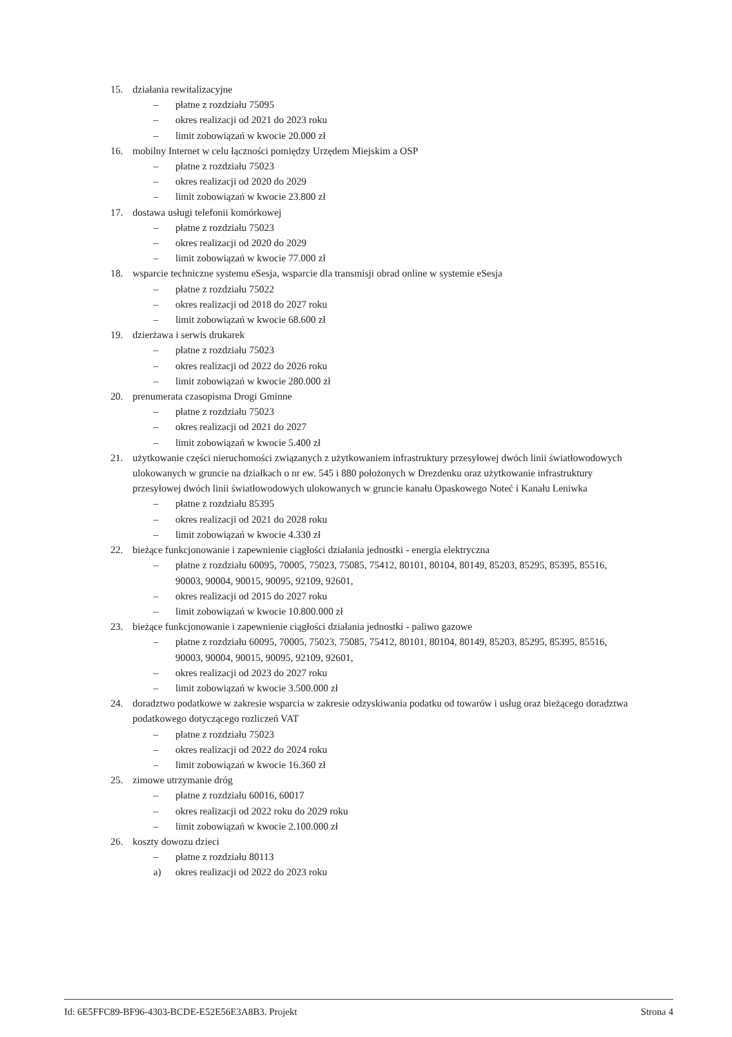15. działania rewitalizacyjne
– płatne z rozdziału 75095
– okres realizacji od 2021 do 2023 roku
– limit zobowiązań w kwocie 20.000 zł
16. mobilny Internet w celu łączności pomiędzy Urzędem Miejskim a OSP
– płatne z rozdziału 75023
– okres realizacji od 2020 do 2029
– limit zobowiązań w kwocie 23.800 zł
17. dostawa usługi telefonii komórkowej
– płatne z rozdziału 75023
– okres realizacji od 2020 do 2029
– limit zobowiązań w kwocie 77.000 zł
18. wsparcie techniczne systemu eSesja, wsparcie dla transmisji obrad online w systemie eSesja
– płatne z rozdziału 75022
– okres realizacji od 2018 do 2027 roku
– limit zobowiązań w kwocie 68.600 zł
19. dzierżawa i serwis drukarek
– płatne z rozdziału 75023
– okres realizacji od 2022 do 2026 roku
– limit zobowiązań w kwocie 280.000 zł
20. prenumerata czasopisma Drogi Gminne
– płatne z rozdziału 75023
– okres realizacji od 2021 do 2027
– limit zobowiązań w kwocie 5.400 zł
21. użytkowanie części nieruchomości związanych z użytkowaniem infrastruktury przesyłowej dwóch linii światłowodowych ulokowanych w gruncie na działkach o nr ew. 545 i 880 położonych w Drezdenku oraz użytkowanie infrastruktury przesyłowej dwóch linii światłowodowych ulokowanych w gruncie kanału Opaskowego Noteć i Kanału Leniwka
– płatne z rozdziału 85395
– okres realizacji od 2021 do 2028 roku
– limit zobowiązań w kwocie 4.330 zł
22. bieżące funkcjonowanie i zapewnienie ciągłości działania jednostki - energia elektryczna
– płatne z rozdziału 60095, 70005, 75023, 75085, 75412, 80101, 80104, 80149, 85203, 85295, 85395, 85516, 90003, 90004, 90015, 90095, 92109, 92601,
– okres realizacji od 2015 do 2027 roku
– limit zobowiązań w kwocie 10.800.000 zł
23. bieżące funkcjonowanie i zapewnienie ciągłości działania jednostki - paliwo gazowe
– płatne z rozdziału 60095, 70005, 75023, 75085, 75412, 80101, 80104, 80149, 85203, 85295, 85395, 85516, 90003, 90004, 90015, 90095, 92109, 92601,
– okres realizacji od 2023 do 2027 roku
– limit zobowiązań w kwocie 3.500.000 zł
24. doradztwo podatkowe w zakresie wsparcia w zakresie odzyskiwania podatku od towarów i usług oraz bieżącego doradztwa podatkowego dotyczącego rozliczeń VAT
– płatne z rozdziału 75023
– okres realizacji od 2022 do 2024 roku
– limit zobowiązań w kwocie 16.360 zł
25. zimowe utrzymanie dróg
– płatne z rozdziału 60016, 60017
– okres realizacji od 2022 roku do 2029 roku
– limit zobowiązań w kwocie 2.100.000 zł
26. koszty dowozu dzieci
– płatne z rozdziału 80113
a) okres realizacji od 2022 do 2023 roku
Id: 6E5FFC89-BF96-4303-BCDE-E52E56E3A8B3. Projekt Strona 4